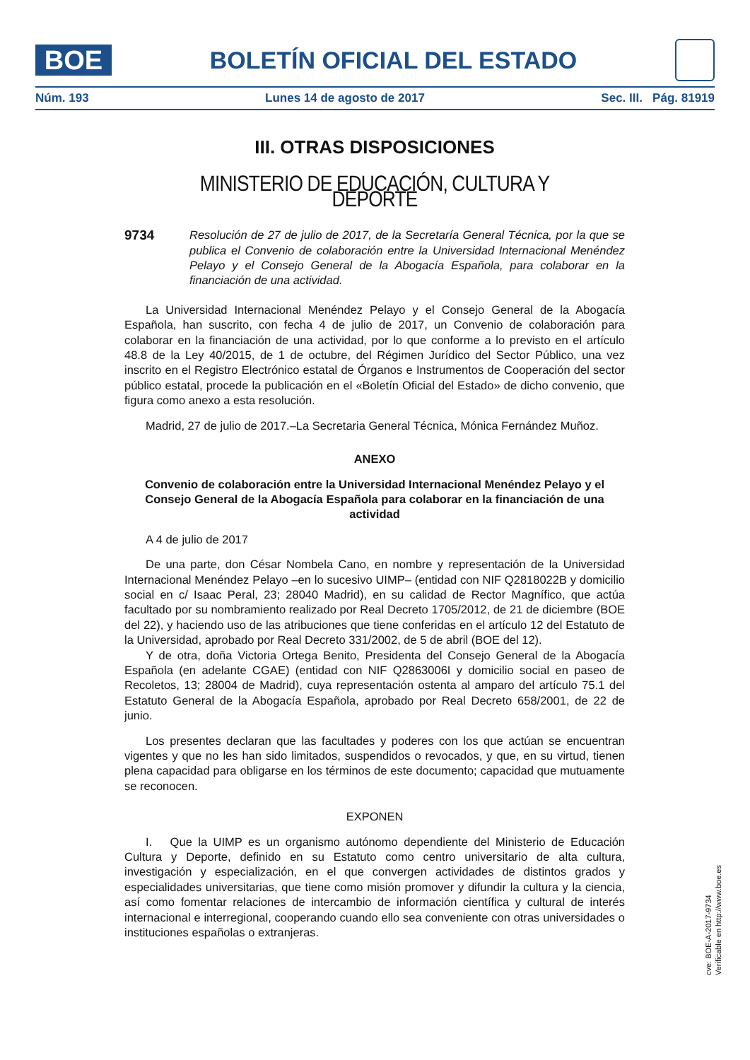BOE
BOLETÍN OFICIAL DEL ESTADO
Núm. 193 Lunes 14 de agosto de 2017 Sec. III. Pág. 81919
III. OTRAS DISPOSICIONES
MINISTERIO DE EDUCACIÓN, CULTURA Y DEPORTE
9734
Resolución de 27 de julio de 2017, de la Secretaría General Técnica, por la que se publica el Convenio de colaboración entre la Universidad Internacional Menéndez Pelayo y el Consejo General de la Abogacía Española, para colaborar en la financiación de una actividad.
La Universidad Internacional Menéndez Pelayo y el Consejo General de la Abogacía Española, han suscrito, con fecha 4 de julio de 2017, un Convenio de colaboración para colaborar en la financiación de una actividad, por lo que conforme a lo previsto en el artículo 48.8 de la Ley 40/2015, de 1 de octubre, del Régimen Jurídico del Sector Público, una vez inscrito en el Registro Electrónico estatal de Órganos e Instrumentos de Cooperación del sector público estatal, procede la publicación en el «Boletín Oficial del Estado» de dicho convenio, que figura como anexo a esta resolución.
Madrid, 27 de julio de 2017.–La Secretaria General Técnica, Mónica Fernández Muñoz.
ANEXO
Convenio de colaboración entre la Universidad Internacional Menéndez Pelayo y el Consejo General de la Abogacía Española para colaborar en la financiación de una actividad
A 4 de julio de 2017
De una parte, don César Nombela Cano, en nombre y representación de la Universidad Internacional Menéndez Pelayo –en lo sucesivo UIMP– (entidad con NIF Q2818022B y domicilio social en c/ Isaac Peral, 23; 28040 Madrid), en su calidad de Rector Magnífico, que actúa facultado por su nombramiento realizado por Real Decreto 1705/2012, de 21 de diciembre (BOE del 22), y haciendo uso de las atribuciones que tiene conferidas en el artículo 12 del Estatuto de la Universidad, aprobado por Real Decreto 331/2002, de 5 de abril (BOE del 12).
Y de otra, doña Victoria Ortega Benito, Presidenta del Consejo General de la Abogacía Española (en adelante CGAE) (entidad con NIF Q2863006I y domicilio social en paseo de Recoletos, 13; 28004 de Madrid), cuya representación ostenta al amparo del artículo 75.1 del Estatuto General de la Abogacía Española, aprobado por Real Decreto 658/2001, de 22 de junio.
Los presentes declaran que las facultades y poderes con los que actúan se encuentran vigentes y que no les han sido limitados, suspendidos o revocados, y que, en su virtud, tienen plena capacidad para obligarse en los términos de este documento; capacidad que mutuamente se reconocen.
EXPONEN
I. Que la UIMP es un organismo autónomo dependiente del Ministerio de Educación Cultura y Deporte, definido en su Estatuto como centro universitario de alta cultura, investigación y especialización, en el que convergen actividades de distintos grados y especialidades universitarias, que tiene como misión promover y difundir la cultura y la ciencia, así como fomentar relaciones de intercambio de información científica y cultural de interés internacional e interregional, cooperando cuando ello sea conveniente con otras universidades o instituciones españolas o extranjeras.
cve: BOE-A-2017-9734
Verificable en http://www.boe.es